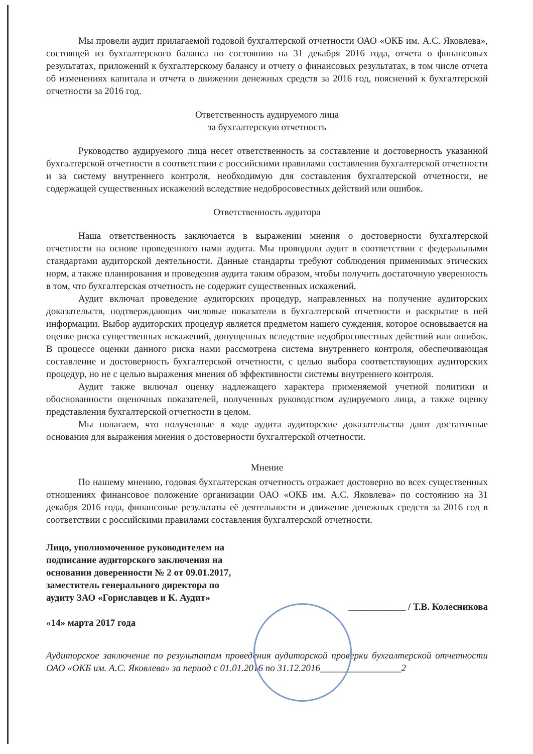Мы провели аудит прилагаемой годовой бухгалтерской отчетности ОАО «ОКБ им. А.С. Яковлева», состоящей из бухгалтерского баланса по состоянию на 31 декабря 2016 года, отчета о финансовых результатах, приложений к бухгалтерскому балансу и отчету о финансовых результатах, в том числе отчета об изменениях капитала и отчета о движении денежных средств за 2016 год, пояснений к бухгалтерской отчетности за 2016 год.
Ответственность аудируемого лица
за бухгалтерскую отчетность
Руководство аудируемого лица несет ответственность за составление и достоверность указанной бухгалтерской отчетности в соответствии с российскими правилами составления бухгалтерской отчетности и за систему внутреннего контроля, необходимую для составления бухгалтерской отчетности, не содержащей существенных искажений вследствие недобросовестных действий или ошибок.
Ответственность аудитора
Наша ответственность заключается в выражении мнения о достоверности бухгалтерской отчетности на основе проведенного нами аудита. Мы проводили аудит в соответствии с федеральными стандартами аудиторской деятельности. Данные стандарты требуют соблюдения применимых этических норм, а также планирования и проведения аудита таким образом, чтобы получить достаточную уверенность в том, что бухгалтерская отчетность не содержит существенных искажений.
Аудит включал проведение аудиторских процедур, направленных на получение аудиторских доказательств, подтверждающих числовые показатели в бухгалтерской отчетности и раскрытие в ней информации. Выбор аудиторских процедур является предметом нашего суждения, которое основывается на оценке риска существенных искажений, допущенных вследствие недобросовестных действий или ошибок. В процессе оценки данного риска нами рассмотрена система внутреннего контроля, обеспечивающая составление и достоверность бухгалтерской отчетности, с целью выбора соответствующих аудиторских процедур, но не с целью выражения мнения об эффективности системы внутреннего контроля.
Аудит также включал оценку надлежащего характера применяемой учетной политики и обоснованности оценочных показателей, полученных руководством аудируемого лица, а также оценку представления бухгалтерской отчетности в целом.
Мы полагаем, что полученные в ходе аудита аудиторские доказательства дают достаточные основания для выражения мнения о достоверности бухгалтерской отчетности.
Мнение
По нашему мнению, годовая бухгалтерская отчетность отражает достоверно во всех существенных отношениях финансовое положение организации ОАО «ОКБ им. А.С. Яковлева» по состоянию на 31 декабря 2016 года, финансовые результаты её деятельности и движение денежных средств за 2016 год в соответствии с российскими правилами составления бухгалтерской отчетности.
Лицо, уполномоченное руководителем на подписание аудиторского заключения на основании доверенности № 2 от 09.01.2017, заместитель генерального директора по аудиту ЗАО «Гориславцев и К. Аудит»
«14» марта 2017 года
____________ / Т.В. Колесникова
Аудиторское заключение по результатам проведения аудиторской проверки бухгалтерской отчетности ОАО «ОКБ им. А.С. Яковлева» за период с 01.01.2016 по 31.12.2016_________________2